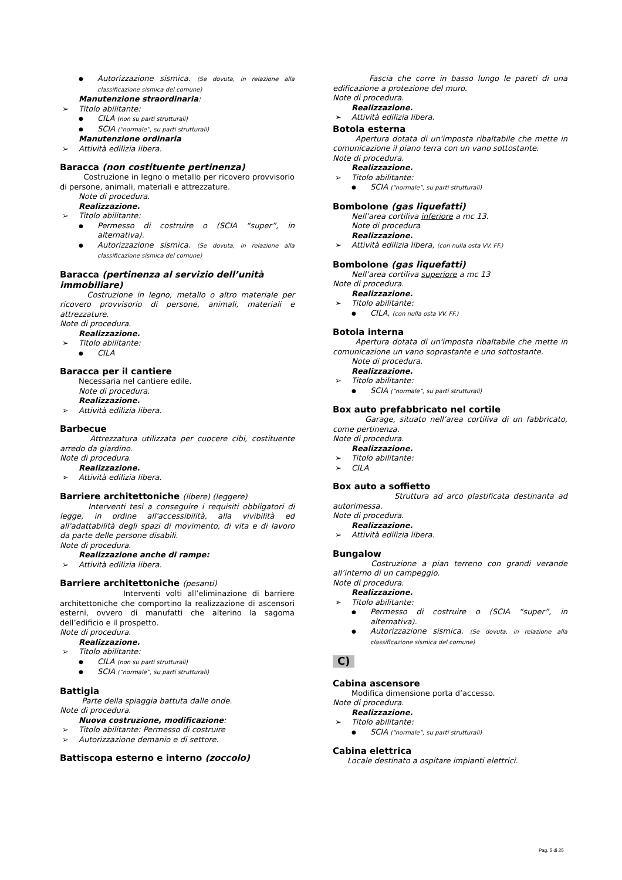Autorizzazione sismica. (Se dovuta, in relazione alla classificazione sismica del comune)
Manutenzione straordinaria:
Titolo abilitante:
CILA (non su parti strutturali)
SCIA (“normale”, su parti strutturali)
Manutenzione ordinaria
Attività edilizia libera.
Baracca (non costituente pertinenza)
Costruzione in legno o metallo per ricovero provvisorio di persone, animali, materiali e attrezzature.
Note di procedura.
Realizzazione.
Titolo abilitante:
Permesso di costruire o (SCIA “super”, in alternativa).
Autorizzazione sismica. (Se dovuta, in relazione alla classificazione sismica del comune)
Baracca (pertinenza al servizio dell’unità immobiliare)
Costruzione in legno, metallo o altro materiale per ricovero provvisorio di persone, animali, materiali e attrezzature.
Note di procedura.
Realizzazione.
Titolo abilitante:
CILA
Baracca per il cantiere
Necessaria nel cantiere edile.
Note di procedura.
Realizzazione.
Attività edilizia libera.
Barbecue
Attrezzatura utilizzata per cuocere cibi, costituente arredo da giardino.
Note di procedura.
Realizzazione.
Attività edilizia libera.
Barriere architettoniche (libere) (leggere)
Interventi tesi a conseguire i requisiti obbligatori di legge, in ordine all'accessibilità, alla vivibilità ed all'adattabilità degli spazi di movimento, di vita e di lavoro da parte delle persone disabili.
Note di procedura.
Realizzazione anche di rampe:
Attività edilizia libera.
Barriere architettoniche (pesanti)
Interventi volti all’eliminazione di barriere architettoniche che comportino la realizzazione di ascensori esterni, ovvero di manufatti che alterino la sagoma dell’edificio e il prospetto.
Note di procedura.
Realizzazione.
Titolo abilitante:
CILA (non su parti strutturali)
SCIA (“normale”, su parti strutturali)
Battigia
Parte della spiaggia battuta dalle onde.
Note di procedura.
Nuova costruzione, modificazione:
Titolo abilitante: Permesso di costruire
Autorizzazione demanio e di settore.
Battiscopa esterno e interno (zoccolo)
Fascia che corre in basso lungo le pareti di una edificazione a protezione del muro.
Note di procedura.
Realizzazione.
Attività edilizia libera.
Botola esterna
Apertura dotata di un'imposta ribaltabile che mette in comunicazione il piano terra con un vano sottostante.
Note di procedura.
Realizzazione.
Titolo abilitante:
SCIA (“normale”, su parti strutturali)
Bombolone (gas liquefatti)
Nell’area cortiliva inferiore a mc 13.
Note di procedura
Realizzazione.
Attività edilizia libera, (con nulla osta VV. FF.)
Bombolone (gas liquefatti)
Nell’area cortiliva superiore a mc 13
Note di procedura.
Realizzazione.
Titolo abilitante:
CILA, (con nulla osta VV. FF.)
Botola interna
Apertura dotata di un'imposta ribaltabile che mette in comunicazione un vano soprastante e uno sottostante.
Note di procedura.
Realizzazione.
Titolo abilitante:
SCIA (“normale”, su parti strutturali)
Box auto prefabbricato nel cortile
Garage, situato nell’area cortiliva di un fabbricato, come pertinenza.
Note di procedura.
Realizzazione.
Titolo abilitante:
CILA
Box auto a soffietto
Struttura ad arco plastificata destinanta ad autorimessa.
Note di procedura.
Realizzazione.
Attività edilizia libera.
Bungalow
Costruzione a pian terreno con grandi verande all’interno di un campeggio.
Note di procedura.
Realizzazione.
Titolo abilitante:
Permesso di costruire o (SCIA “super”, in alternativa).
Autorizzazione sismica. (Se dovuta, in relazione alla classificazione sismica del comune)
C)
Cabina ascensore
Modifica dimensione porta d’accesso.
Note di procedura.
Realizzazione.
Titolo abilitante:
SCIA (“normale”, su parti strutturali)
Cabina elettrica
Locale destinato a ospitare impianti elettrici.
Pag. 5 di 25